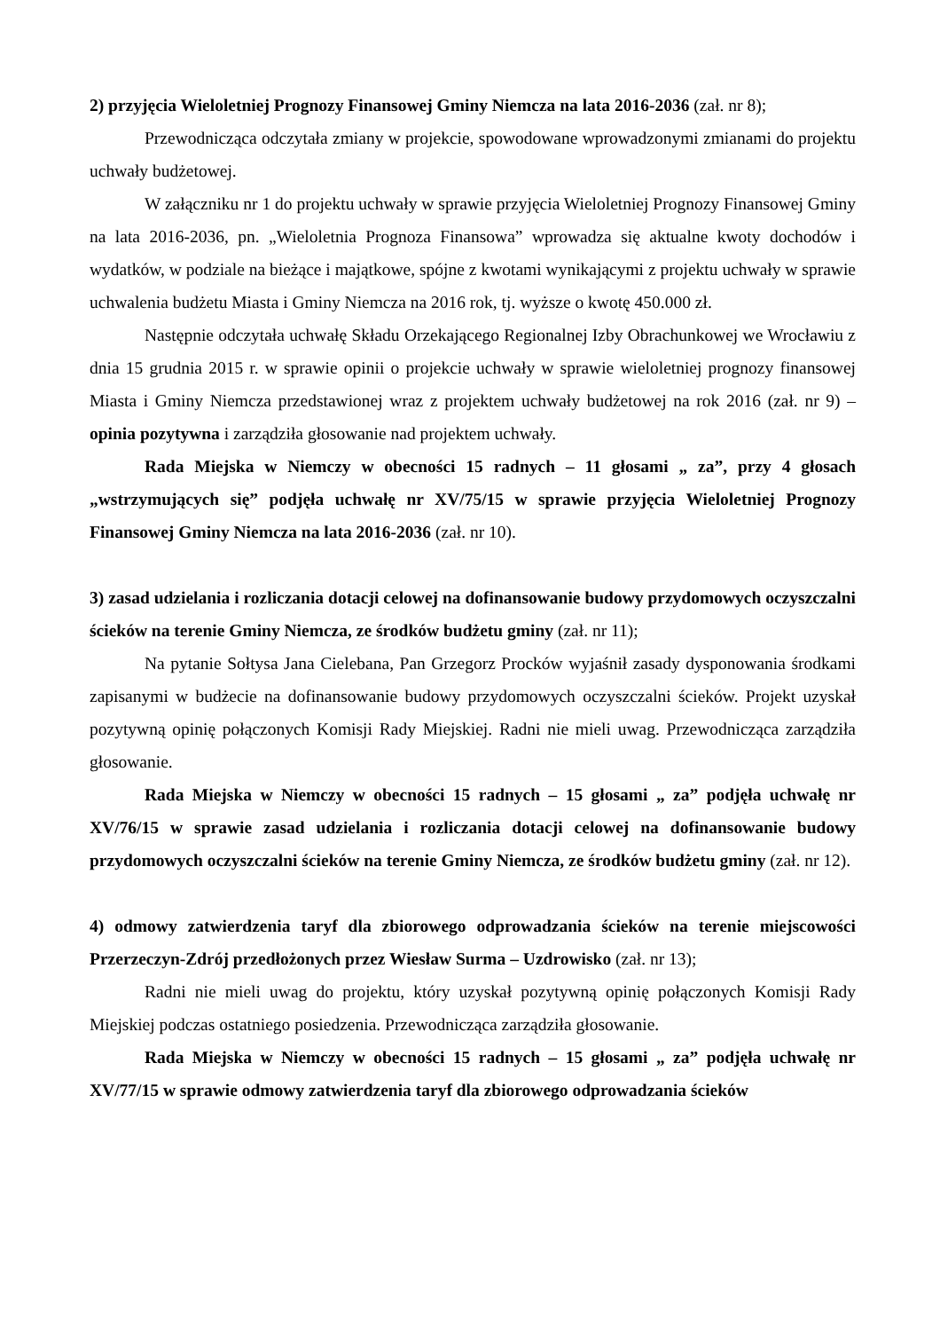2) przyjęcia Wieloletniej Prognozy Finansowej Gminy Niemcza na lata 2016-2036 (zał. nr 8);
Przewodnicząca odczytała zmiany w projekcie, spowodowane wprowadzonymi zmianami do projektu uchwały budżetowej.
W załączniku nr 1 do projektu uchwały w sprawie przyjęcia Wieloletniej Prognozy Finansowej Gminy na lata 2016-2036, pn. „Wieloletnia Prognoza Finansowa” wprowadza się aktualne kwoty dochodów i wydatków, w podziale na bieżące i majątkowe, spójne z kwotami wynikającymi z projektu uchwały w sprawie uchwalenia budżetu Miasta i Gminy Niemcza na 2016 rok, tj. wyższe o kwotę 450.000 zł.
Następnie odczytała uchwałę Składu Orzekającego Regionalnej Izby Obrachunkowej we Wrocławiu z dnia 15 grudnia 2015 r. w sprawie opinii o projekcie uchwały w sprawie wieloletniej prognozy finansowej Miasta i Gminy Niemcza przedstawionej wraz z projektem uchwały budżetowej na rok 2016 (zał. nr 9) – opinia pozytywna i zarządziła głosowanie nad projektem uchwały.
Rada Miejska w Niemczy w obecności 15 radnych – 11 głosami „ za”, przy 4 głosach „wstrzymujących się” podjęła uchwałę nr XV/75/15 w sprawie przyjęcia Wieloletniej Prognozy Finansowej Gminy Niemcza na lata 2016-2036 (zał. nr 10).
3) zasad udzielania i rozliczania dotacji celowej na dofinansowanie budowy przydomowych oczyszczalni ścieków na terenie Gminy Niemcza, ze środków budżetu gminy (zał. nr 11);
Na pytanie Sołtysa Jana Cielebana, Pan Grzegorz Procków wyjaśnił zasady dysponowania środkami zapisanymi w budżecie na dofinansowanie budowy przydomowych oczyszczalni ścieków. Projekt uzyskał pozytywną opinię połączonych Komisji Rady Miejskiej. Radni nie mieli uwag. Przewodnicząca zarządziła głosowanie.
Rada Miejska w Niemczy w obecności 15 radnych – 15 głosami „ za” podjęła uchwałę nr XV/76/15 w sprawie zasad udzielania i rozliczania dotacji celowej na dofinansowanie budowy przydomowych oczyszczalni ścieków na terenie Gminy Niemcza, ze środków budżetu gminy (zał. nr 12).
4) odmowy zatwierdzenia taryf dla zbiorowego odprowadzania ścieków na terenie miejscowości Przerzeczyn-Zdrój przedłożonych przez Wiesław Surma – Uzdrowisko (zał. nr 13);
Radni nie mieli uwag do projektu, który uzyskał pozytywną opinię połączonych Komisji Rady Miejskiej podczas ostatniego posiedzenia. Przewodnicząca zarządziła głosowanie.
Rada Miejska w Niemczy w obecności 15 radnych – 15 głosami „ za” podjęła uchwałę nr XV/77/15 w sprawie odmowy zatwierdzenia taryf dla zbiorowego odprowadzania ścieków